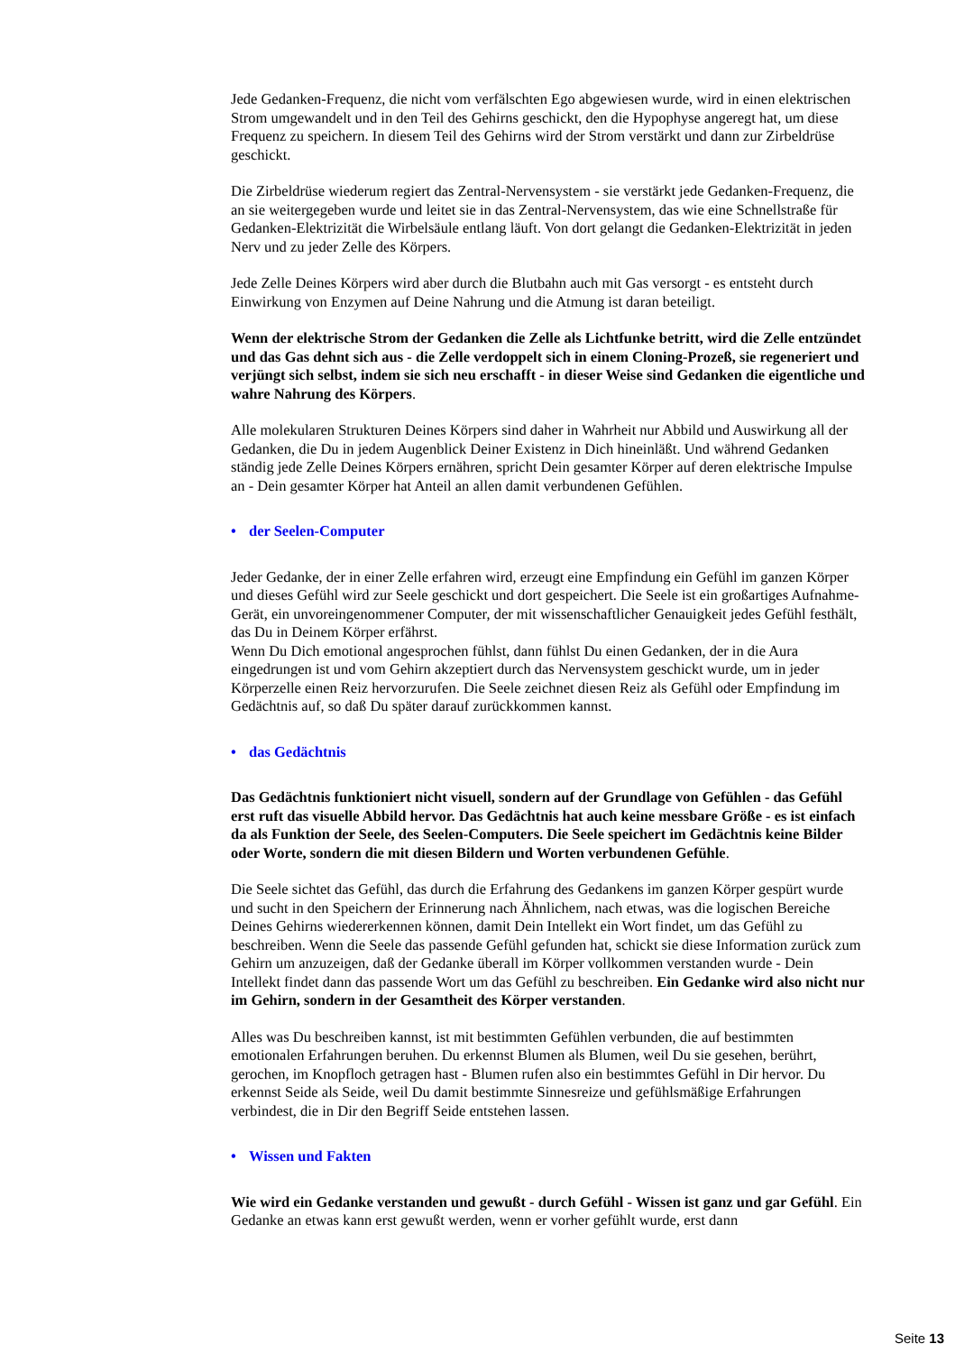Jede Gedanken-Frequenz, die nicht vom verfälschten Ego abgewiesen wurde, wird in einen elektrischen Strom umgewandelt und in den Teil des Gehirns geschickt, den die Hypophyse angeregt hat, um diese Frequenz zu speichern. In diesem Teil des Gehirns wird der Strom verstärkt und dann zur Zirbeldrüse geschickt.
Die Zirbeldrüse wiederum regiert das Zentral-Nervensystem - sie verstärkt jede Gedanken-Frequenz, die an sie weitergegeben wurde und leitet sie in das Zentral-Nervensystem, das wie eine Schnellstraße für Gedanken-Elektrizität die Wirbelsäule entlang läuft. Von dort gelangt die Gedanken-Elektrizität in jeden Nerv und zu jeder Zelle des Körpers.
Jede Zelle Deines Körpers wird aber durch die Blutbahn auch mit Gas versorgt - es entsteht durch Einwirkung von Enzymen auf Deine Nahrung und die Atmung ist daran beteiligt.
Wenn der elektrische Strom der Gedanken die Zelle als Lichtfunke betritt, wird die Zelle entzündet und das Gas dehnt sich aus - die Zelle verdoppelt sich in einem Cloning-Prozeß, sie regeneriert und verjüngt sich selbst, indem sie sich neu erschafft - in dieser Weise sind Gedanken die eigentliche und wahre Nahrung des Körpers.
Alle molekularen Strukturen Deines Körpers sind daher in Wahrheit nur Abbild und Auswirkung all der Gedanken, die Du in jedem Augenblick Deiner Existenz in Dich hineinläßt. Und während Gedanken ständig jede Zelle Deines Körpers ernähren, spricht Dein gesamter Körper auf deren elektrische Impulse an - Dein gesamter Körper hat Anteil an allen damit verbundenen Gefühlen.
• der Seelen-Computer
Jeder Gedanke, der in einer Zelle erfahren wird, erzeugt eine Empfindung ein Gefühl im ganzen Körper und dieses Gefühl wird zur Seele geschickt und dort gespeichert. Die Seele ist ein großartiges Aufnahme-Gerät, ein unvoreingenommener Computer, der mit wissenschaftlicher Genauigkeit jedes Gefühl festhält, das Du in Deinem Körper erfährst.
Wenn Du Dich emotional angesprochen fühlst, dann fühlst Du einen Gedanken, der in die Aura eingedrungen ist und vom Gehirn akzeptiert durch das Nervensystem geschickt wurde, um in jeder Körperzelle einen Reiz hervorzurufen. Die Seele zeichnet diesen Reiz als Gefühl oder Empfindung im Gedächtnis auf, so daß Du später darauf zurückkommen kannst.
• das Gedächtnis
Das Gedächtnis funktioniert nicht visuell, sondern auf der Grundlage von Gefühlen - das Gefühl erst ruft das visuelle Abbild hervor. Das Gedächtnis hat auch keine messbare Größe - es ist einfach da als Funktion der Seele, des Seelen-Computers. Die Seele speichert im Gedächtnis keine Bilder oder Worte, sondern die mit diesen Bildern und Worten verbundenen Gefühle.
Die Seele sichtet das Gefühl, das durch die Erfahrung des Gedankens im ganzen Körper gespürt wurde und sucht in den Speichern der Erinnerung nach Ähnlichem, nach etwas, was die logischen Bereiche Deines Gehirns wiedererkennen können, damit Dein Intellekt ein Wort findet, um das Gefühl zu beschreiben. Wenn die Seele das passende Gefühl gefunden hat, schickt sie diese Information zurück zum Gehirn um anzuzeigen, daß der Gedanke überall im Körper vollkommen verstanden wurde - Dein Intellekt findet dann das passende Wort um das Gefühl zu beschreiben. Ein Gedanke wird also nicht nur im Gehirn, sondern in der Gesamtheit des Körper verstanden.
Alles was Du beschreiben kannst, ist mit bestimmten Gefühlen verbunden, die auf bestimmten emotionalen Erfahrungen beruhen. Du erkennst Blumen als Blumen, weil Du sie gesehen, berührt, gerochen, im Knopfloch getragen hast - Blumen rufen also ein bestimmtes Gefühl in Dir hervor. Du erkennst Seide als Seide, weil Du damit bestimmte Sinnesreize und gefühlsmäßige Erfahrungen verbindest, die in Dir den Begriff Seide entstehen lassen.
• Wissen und Fakten
Wie wird ein Gedanke verstanden und gewußt - durch Gefühl - Wissen ist ganz und gar Gefühl. Ein Gedanke an etwas kann erst gewußt werden, wenn er vorher gefühlt wurde, erst dann
Seite 13